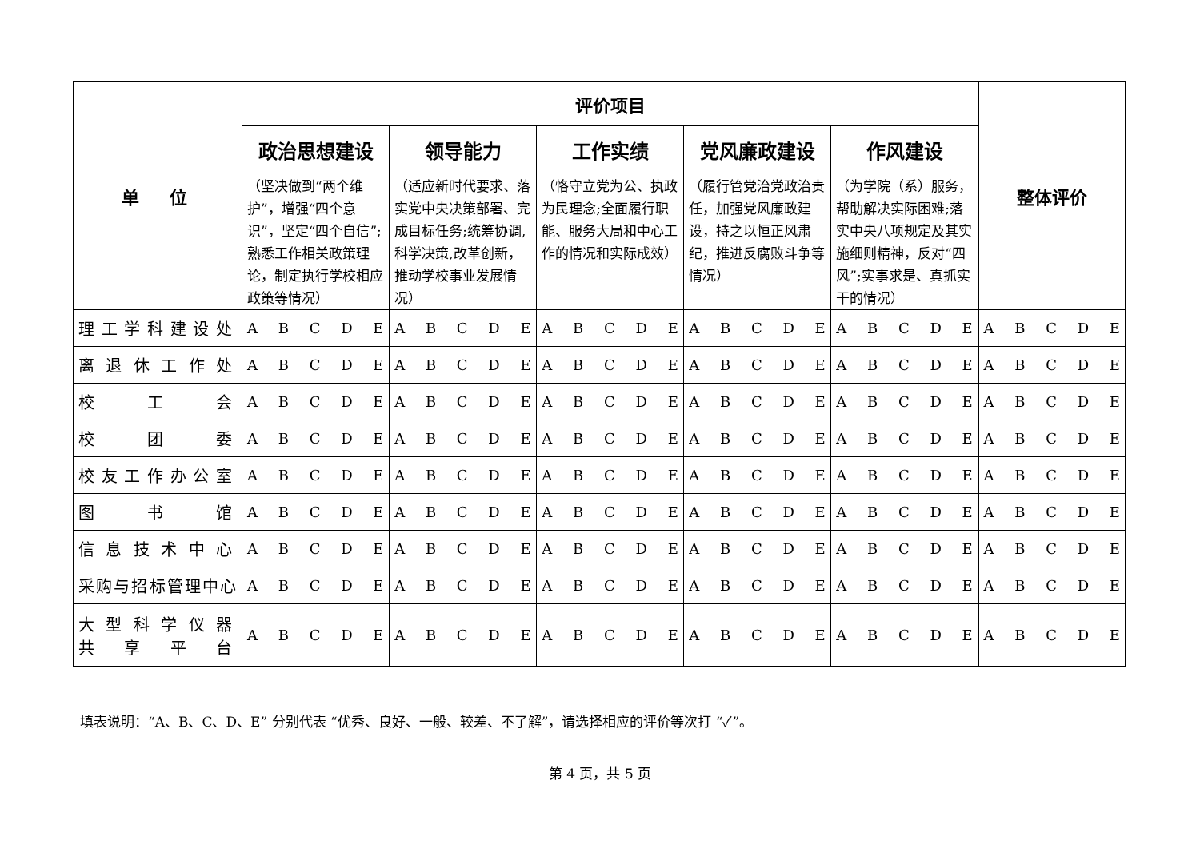| 单 位 | 评价项目 | | | | | 整体评价 |
| --- | --- | --- | --- | --- | --- | --- |
| | 政治思想建设 （坚决做到“两个维护”，增强“四个意识”，坚定“四个自信”;熟悉工作相关政策理论，制定执行学校相应政策等情况） | 领导能力 （适应新时代要求、落实党中央决策部署、完成目标任务;统筹协调,科学决策,改革创新，推动学校事业发展情况） | 工作实绩 （恪守立党为公、执政为民理念;全面履行职能、服务大局和中心工作的情况和实际成效） | 党风廉政建设 （履行管党治党政治责任，加强党风廉政建设，持之以恒正风肃纪，推进反腐败斗争等情况） | 作风建设 （为学院（系）服务，帮助解决实际困难;落实中央八项规定及其实施细则精神，反对“四风”;实事求是、真抓实干的情况） | |
| 理工学科建设处 | A B C D E | A B C D E | A B C D E | A B C D E | A B C D E | A B C D E |
| 离退休工作处 | A B C D E | A B C D E | A B C D E | A B C D E | A B C D E | A B C D E |
| 校 工 会 | A B C D E | A B C D E | A B C D E | A B C D E | A B C D E | A B C D E |
| 校 团 委 | A B C D E | A B C D E | A B C D E | A B C D E | A B C D E | A B C D E |
| 校友工作办公室 | A B C D E | A B C D E | A B C D E | A B C D E | A B C D E | A B C D E |
| 图 书 馆 | A B C D E | A B C D E | A B C D E | A B C D E | A B C D E | A B C D E |
| 信息技术中心 | A B C D E | A B C D E | A B C D E | A B C D E | A B C D E | A B C D E |
| 采购与招标管理中心 | A B C D E | A B C D E | A B C D E | A B C D E | A B C D E | A B C D E |
| 大型科学仪器 共 享 平 台 | A B C D E | A B C D E | A B C D E | A B C D E | A B C D E | A B C D E |
填表说明：“A、B、C、D、E” 分别代表 “优秀、良好、一般、较差、不了解”，请选择相应的评价等次打 “✓”。
第 4 页，共 5 页